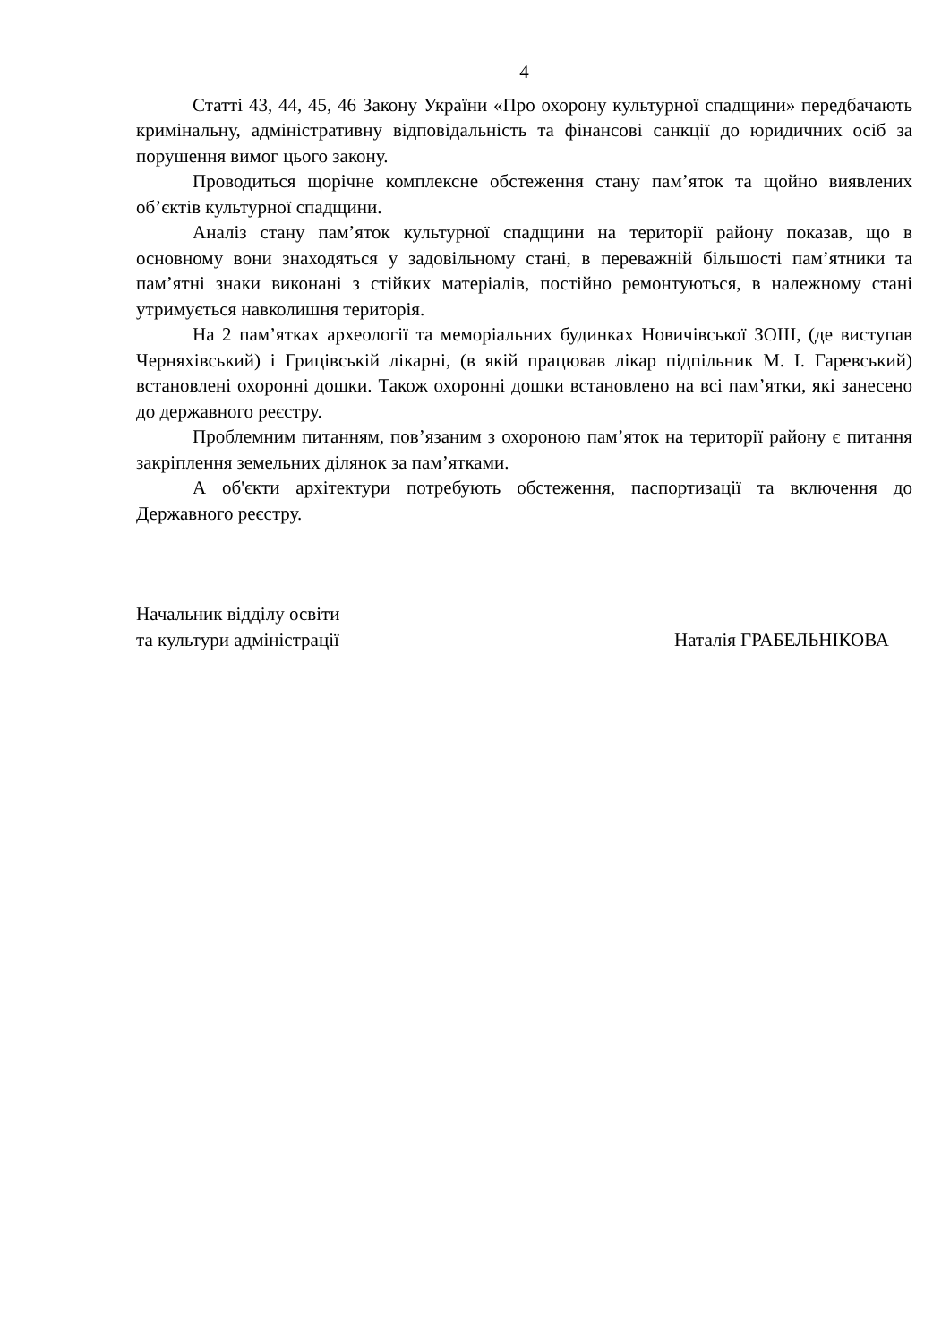4
Статті 43, 44, 45, 46 Закону України «Про охорону культурної спадщини» передбачають кримінальну, адміністративну відповідальність та фінансові санкції до юридичних осіб за порушення вимог цього закону.
Проводиться щорічне комплексне обстеження стану пам’яток та щойно виявлених об’єктів культурної спадщини.
Аналіз стану пам’яток культурної спадщини на території району показав, що в основному вони знаходяться у задовільному стані, в переважній більшості пам’ятники та пам’ятні знаки виконані з стійких матеріалів, постійно ремонтуються, в належному стані утримується навколишня територія.
На 2 пам’ятках археології та меморіальних будинках Новичівської ЗОШ, (де виступав Черняхівський) і Грицівській лікарні, (в якій працював лікар підпільник М. І. Гаревський) встановлені охоронні дошки. Також охоронні дошки встановлено на всі пам’ятки, які занесено до державного реєстру.
Проблемним питанням, пов’язаним з охороною пам’яток на території району є питання закріплення земельних ділянок за пам’ятками.
А об'єкти архітектури потребують обстеження, паспортизації та включення до Державного реєстру.
Начальник відділу освіти
та культури адміністрації
Наталія ГРАБЕЛЬНІКОВА